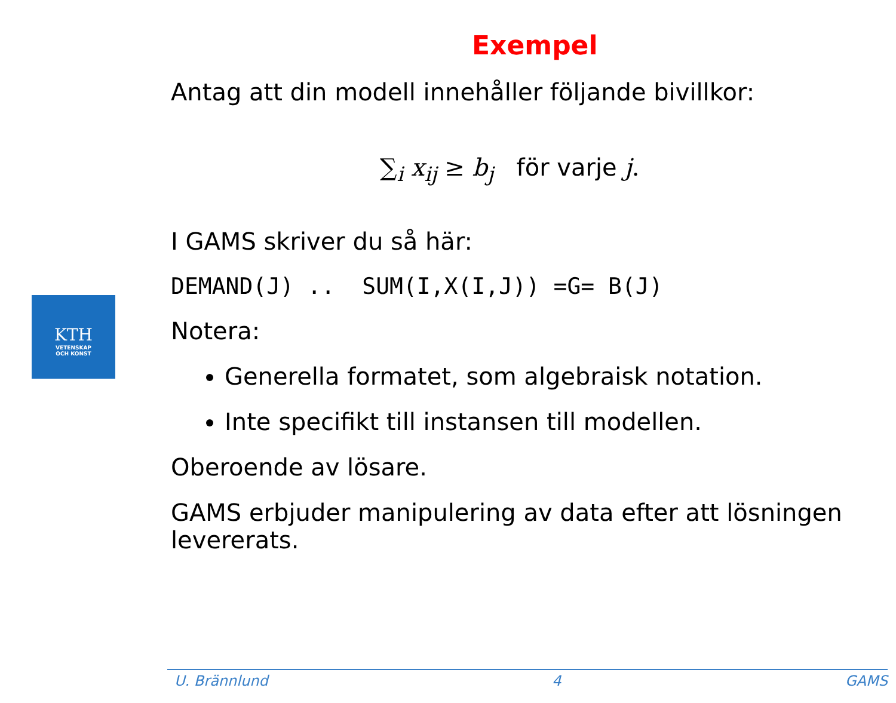KTH
VETENSKAP
OCH KONST
Exempel
Antag att din modell innehåller följande bivillkor:
∑<sub>i</sub> x<sub>ij</sub> ≥ b<sub>j</sub> för varje j.
I GAMS skriver du så här:
DEMAND(J) .. SUM(I,X(I,J)) =G= B(J)
Notera:
Generella formatet, som algebraisk notation.
Inte specifikt till instansen till modellen.
Oberoende av lösare.
GAMS erbjuder manipulering av data efter att lösningen levererats.
U. Brännlund 4 GAMS